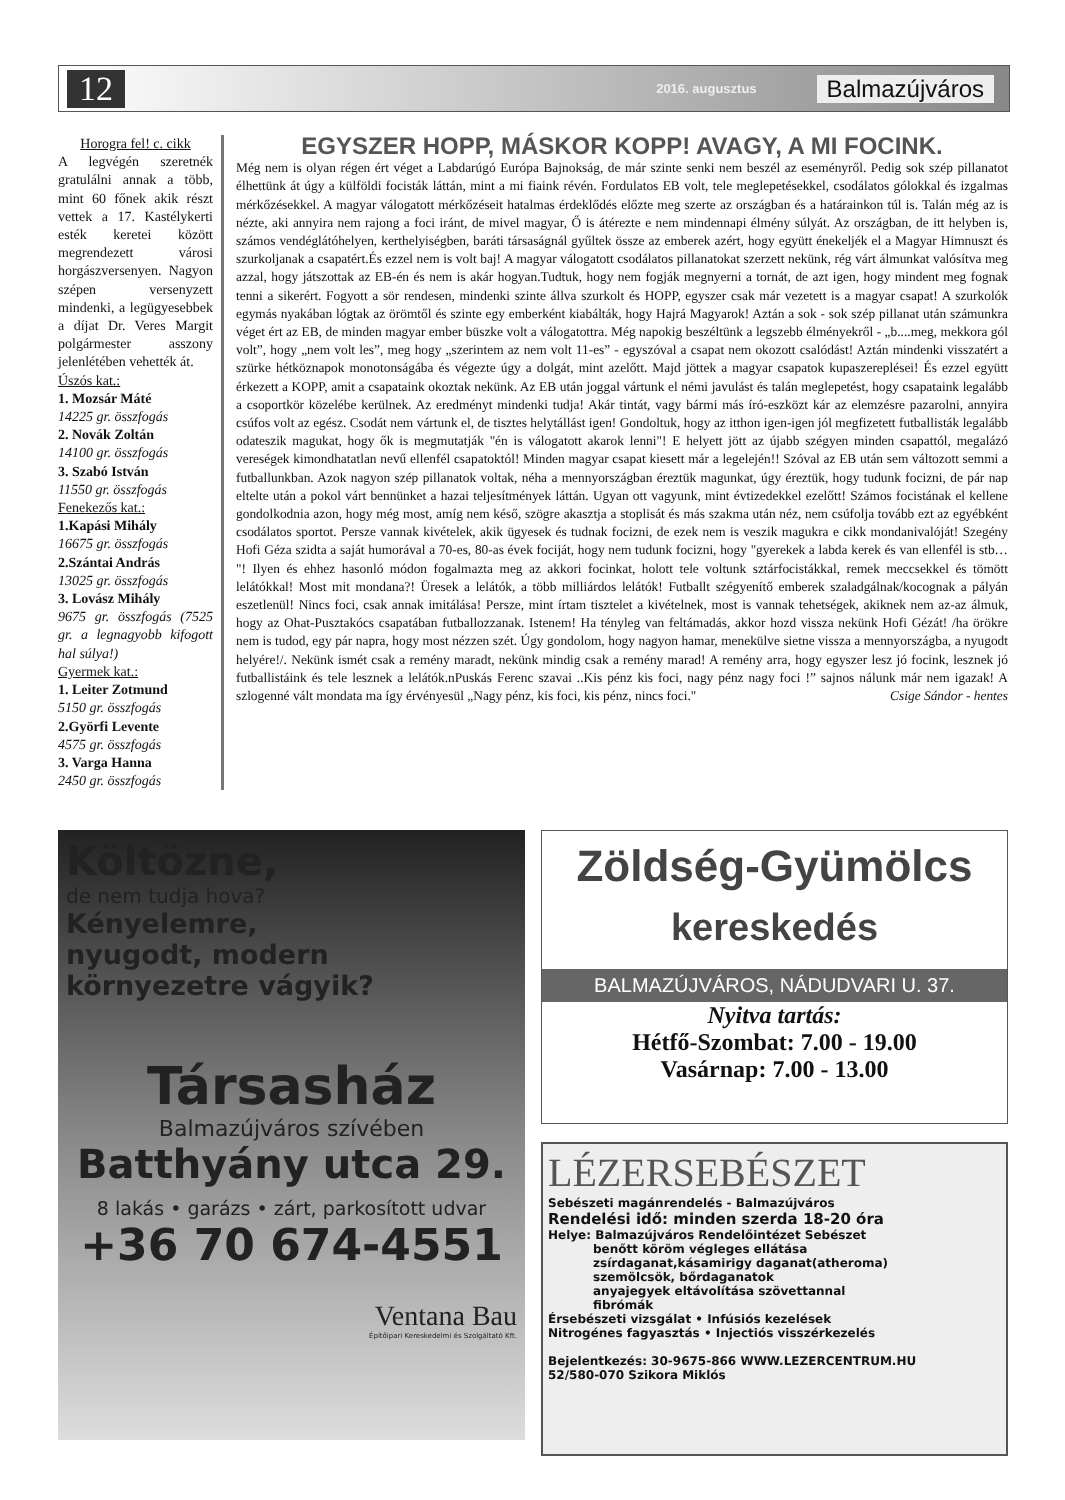12 2016. augusztus Balmazújváros
Horogra fel! c. cikk
A legvégén szeretnék gratulálni annak a több, mint 60 főnek akik részt vettek a 17. Kastélykerti esték keretei között megrendezett városi horgászversenyen. Nagyon szépen versenyzett mindenki, a legügyesebbek a díjat Dr. Veres Margit polgármester asszony jelenlétében vehették át.
Úszós kat.:
1. Mozsár Máté
14225 gr. összfogás
2. Novák Zoltán
14100 gr. összfogás
3. Szabó István
11550 gr. összfogás
Fenekezős kat.:
1.Kapási Mihály
16675 gr. összfogás
2.Szántai András
13025 gr. összfogás
3. Lovász Mihály
9675 gr. összfogás (7525 gr. a legnagyobb kifogott hal súlya!)
Gyermek kat.:
1. Leiter Zotmund
5150 gr. összfogás
2.Györfi Levente
4575 gr. összfogás
3. Varga Hanna
2450 gr. összfogás
EGYSZER HOPP, MÁSKOR KOPP! AVAGY, A MI FOCINK.
Még nem is olyan régen ért véget a Labdarúgó Európa Bajnokság, de már szinte senki nem beszél az eseményről. Pedig sok szép pillanatot élhettünk át úgy a külföldi focisták láttán, mint a mi fiaink révén. Fordulatos EB volt, tele meglepetésekkel, csodálatos gólokkal és izgalmas mérkőzésekkel. A magyar válogatott mérkőzéseit hatalmas érdeklődés előzte meg szerte az országban és a határainkon túl is. Talán még az is nézte, aki annyira nem rajong a foci iránt, de mivel magyar, Ő is átérezte e nem mindennapi élmény súlyát. Az országban, de itt helyben is, számos vendéglátóhelyen, kerthelyiségben, baráti társaságnál gyűltek össze az emberek azért, hogy együtt énekeljék el a Magyar Himnuszt és szurkoljanak a csapatért.És ezzel nem is volt baj! A magyar válogatott csodálatos pillanatokat szerzett nekünk, rég várt álmunkat valósítva meg azzal, hogy játszottak az EB-én és nem is akár hogyan.Tudtuk, hogy nem fogják megnyerni a tornát, de azt igen, hogy mindent meg fognak tenni a sikerért. Fogyott a sör rendesen, mindenki szinte állva szurkolt és HOPP, egyszer csak már vezetett is a magyar csapat! A szurkolók egymás nyakában lógtak az örömtől és szinte egy emberként kiabálták, hogy Hajrá Magyarok! Aztán a sok - sok szép pillanat után számunkra véget ért az EB, de minden magyar ember büszke volt a válogatottra. Még napokig beszéltünk a legszebb élményekről - „b....meg, mekkora gól volt”, hogy „nem volt les”, meg hogy „szerintem az nem volt 11-es” - egyszóval a csapat nem okozott csalódást! Aztán mindenki visszatért a szürke hétköznapok monotonságába és végezte úgy a dolgát, mint azelőtt. Majd jöttek a magyar csapatok kupaszereplései! És ezzel együtt érkezett a KOPP, amit a csapataink okoztak nekünk. Az EB után joggal vártunk el némi javulást és talán meglepetést, hogy csapataink legalább a csoportkör közelébe kerülnek. Az eredményt mindenki tudja! Akár tintát, vagy bármi más író-eszközt kár az elemzésre pazarolni, annyira csúfos volt az egész. Csodát nem vártunk el, de tisztes helytállást igen! Gondoltuk, hogy az itthon igen-igen jól megfizetett futballisták legalább odateszik magukat, hogy ők is megmutatják "én is válogatott akarok lenni"! E helyett jött az újabb szégyen minden csapattól, megalázó vereségek kimondhatatlan nevű ellenfél csapatoktól! Minden magyar csapat kiesett már a legelején!! Szóval az EB után sem változott semmi a futballunkban. Azok nagyon szép pillanatok voltak, néha a mennyországban éreztük magunkat, úgy éreztük, hogy tudunk focizni, de pár nap eltelte után a pokol várt bennünket a hazai teljesítmények láttán. Ugyan ott vagyunk, mint évtizedekkel ezelőtt! Számos focistának el kellene gondolkodnia azon, hogy még most, amíg nem késő, szögre akasztja a stoplisát és más szakma után néz, nem csúfolja tovább ezt az egyébként csodálatos sportot. Persze vannak kivételek, akik ügyesek és tudnak focizni, de ezek nem is veszik magukra e cikk mondanivalóját! Szegény Hofi Géza szidta a saját humorával a 70-es, 80-as évek fociját, hogy nem tudunk focizni, hogy "gyerekek a labda kerek és van ellenfél is stb… "! Ilyen és ehhez hasonló módon fogalmazta meg az akkori focinkat, holott tele voltunk sztárfocistákkal, remek meccsekkel és tömött lelátókkal! Most mit mondana?! Üresek a lelátók, a több milliárdos lelátók! Futballt szégyenítő emberek szaladgálnak/kocognak a pályán eszetlenül! Nincs foci, csak annak imitálása! Persze, mint írtam tisztelet a kivételnek, most is vannak tehetségek, akiknek nem az-az álmuk, hogy az Ohat-Pusztakócs csapatában futballozzanak. Istenem! Ha tényleg van feltámadás, akkor hozd vissza nekünk Hofi Gézát! /ha örökre nem is tudod, egy pár napra, hogy most nézzen szét. Úgy gondolom, hogy nagyon hamar, menekülve sietne vissza a mennyországba, a nyugodt helyére!/. Nekünk ismét csak a remény maradt, nekünk mindig csak a remény marad! A remény arra, hogy egyszer lesz jó focink, lesznek jó futballistáink és tele lesznek a lelátók.nPuskás Ferenc szavai ..Kis pénz kis foci, nagy pénz nagy foci !” sajnos nálunk már nem igazak! A szlogenné vált mondata ma így érvényesül „Nagy pénz, kis foci, kis pénz, nincs foci." Csige Sándor - hentes
Költözne,
de nem tudja hova?
Kényelemre,
nyugodt, modern
környezetre vágyik?
Társasház
Balmazújváros szívében
Batthyány utca 29.
8 lakás • garázs • zárt, parkosított udvar
+36 70 674-4551
Ventana Bau
Építőipari Kereskedelmi és Szolgáltató Kft.
Zöldség-Gyümölcs
kereskedés
BALMAZÚJVÁROS, NÁDUDVARI U. 37.
Nyitva tartás:
Hétfő-Szombat: 7.00 - 19.00
Vasárnap: 7.00 - 13.00
LÉZERSEBÉSZET
Sebészeti magánrendelés - Balmazújváros
Rendelési idő: minden szerda 18-20 óra
Helye: Balmazújváros Rendelőintézet Sebészet
benőtt köröm végleges ellátása
zsírdaganat,kásamirigy daganat(atheroma)
szemölcsök, bőrdaganatok
anyajegyek eltávolítása szövettannal
fibrómák
Érsebészeti vizsgálat • Infúsiós kezelések
Nitrogénes fagyasztás • Injectiós visszérkezelés
Bejelentkezés: 30-9675-866 WWW.LEZERCENTRUM.HU
52/580-070 Szikora Miklós